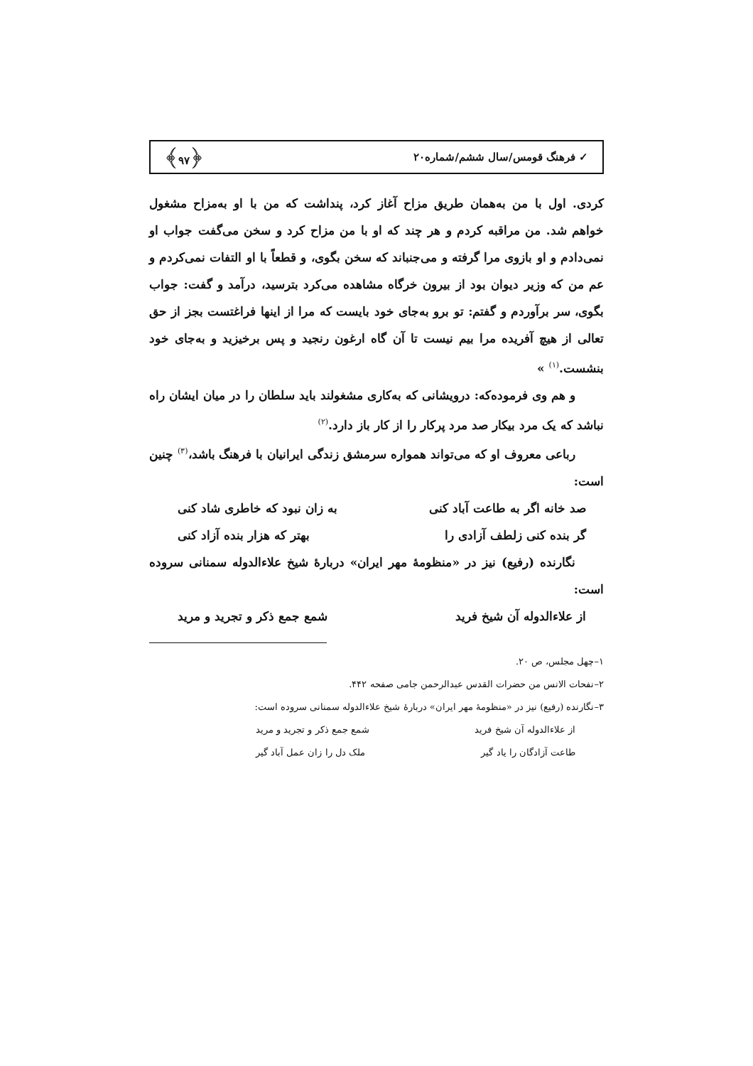✓ فرهنگ قومس/سال ششم/شماره۲۰ ﴿۹۷﴾
کردی. اول با من به‌همان طریق مزاح آغاز کرد، پنداشت که من با او به‌مزاح مشغول خواهم شد. من مراقبه کردم و هر چند که او با من مزاح کرد و سخن می‌گفت جواب او نمی‌دادم و او بازوی مرا گرفته و می‌جنباند که سخن بگوی، و قطعاً با او التفات نمی‌کردم و عم من که وزیر دیوان بود از بیرون خرگاه مشاهده می‌کرد بترسید، درآمد و گفت: جواب بگوی، سر برآوردم و گفتم: تو برو به‌جای خود بایست که مرا از اینها فراغتست بجز از حق تعالی از هیچ آفریده مرا بیم نیست تا آن گاه ارغون رنجید و پس برخیزید و به‌جای خود بنشست.<sup>(۱)</sup> »
و هم وی فرموده‌که: درویشانی که به‌کاری مشغولند باید سلطان را در میان ایشان راه نباشد که یک مرد بیکار صد مرد پرکار را از کار باز دارد.<sup>(۲)</sup>
رباعی معروف او که می‌تواند همواره سرمشق زندگی ایرانیان با فرهنگ باشد،<sup>(۳)</sup> چنین است:
صد خانه اگر به طاعت آباد کنی به زان نبود که خاطری شاد کنی
گر بنده کنی زلطف آزادی را بهتر که هزار بنده آزاد کنی
نگارنده (رفیع) نیز در «منظومهٔ مهر ایران» دربارهٔ شیخ علاءالدوله سمنانی سروده است:
از علاءالدوله آن شیخ فرید شمع جمع ذکر و تجرید و مرید
۱–چهل مجلس، ص ۲۰.
۲–نفحات الانس من حضرات القدس عبدالرحمن جامی صفحه ۴۴۲.
۳–نگارنده (رفیع) نیز در «منظومهٔ مهر ایران» دربارهٔ شیخ علاءالدوله سمنانی سروده است:
از علاءالدوله آن شیخ فرید شمع جمع ذکر و تجرید و مرید
طاعت آزادگان را یاد گیر ملک دل را زان عمل آباد گیر